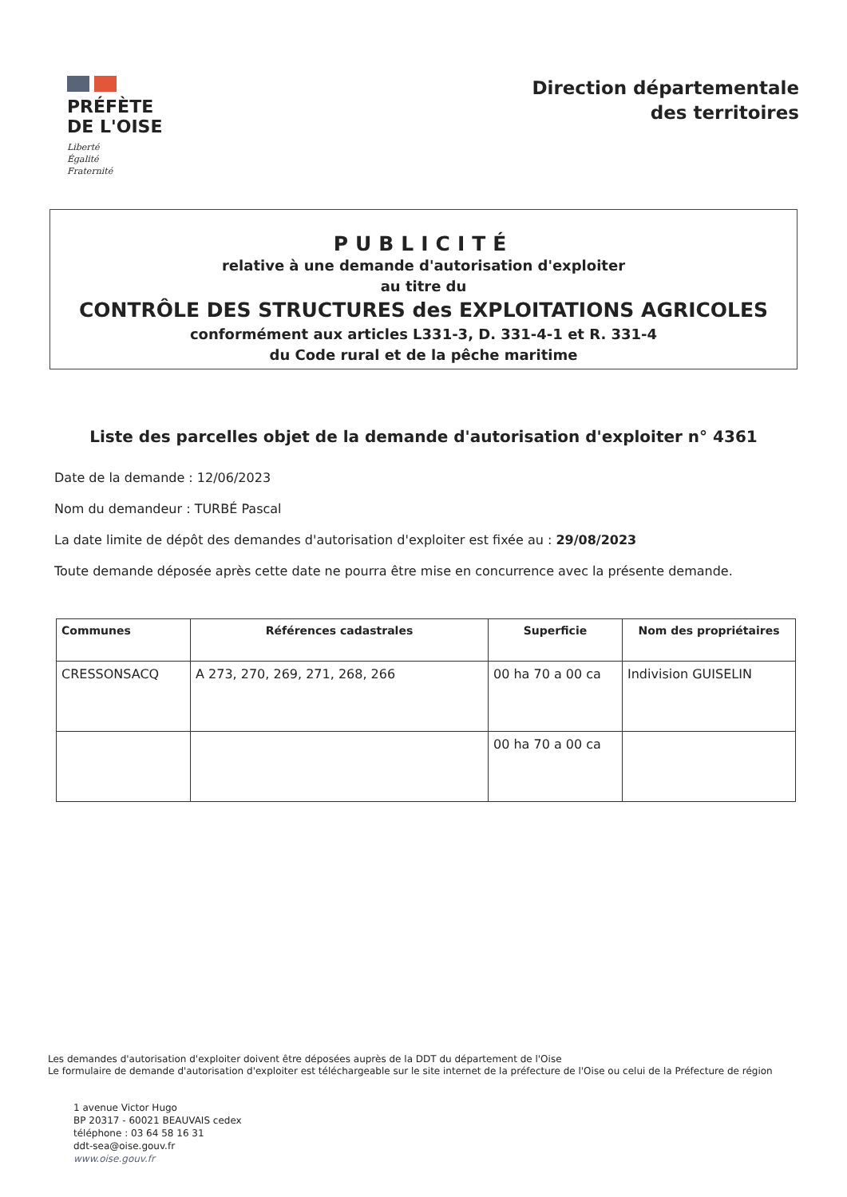PRÉFÈTE
DE L'OISE
Liberté
Égalité
Fraternité
Direction départementale
des territoires
PUBLICITÉ
relative à une demande d'autorisation d'exploiter
au titre du
CONTRÔLE DES STRUCTURES des EXPLOITATIONS AGRICOLES
conformément aux articles L331-3, D. 331-4-1 et R. 331-4
du Code rural et de la pêche maritime
Liste des parcelles objet de la demande d'autorisation d'exploiter n° 4361
Date de la demande : 12/06/2023
Nom du demandeur : TURBÉ Pascal
La date limite de dépôt des demandes d'autorisation d'exploiter est fixée au : 29/08/2023
Toute demande déposée après cette date ne pourra être mise en concurrence avec la présente demande.
| Communes | Références cadastrales | Superficie | Nom des propriétaires |
| --- | --- | --- | --- |
| CRESSONSACQ | A 273, 270, 269, 271, 268, 266 | 00 ha 70 a 00 ca | Indivision GUISELIN |
| | | 00 ha 70 a 00 ca | |
Les demandes d'autorisation d'exploiter doivent être déposées auprès de la DDT du département de l'Oise
Le formulaire de demande d'autorisation d'exploiter est téléchargeable sur le site internet de la préfecture de l'Oise ou celui de la Préfecture de région
1 avenue Victor Hugo
BP 20317 - 60021 BEAUVAIS cedex
téléphone : 03 64 58 16 31
ddt-sea@oise.gouv.fr
www.oise.gouv.fr